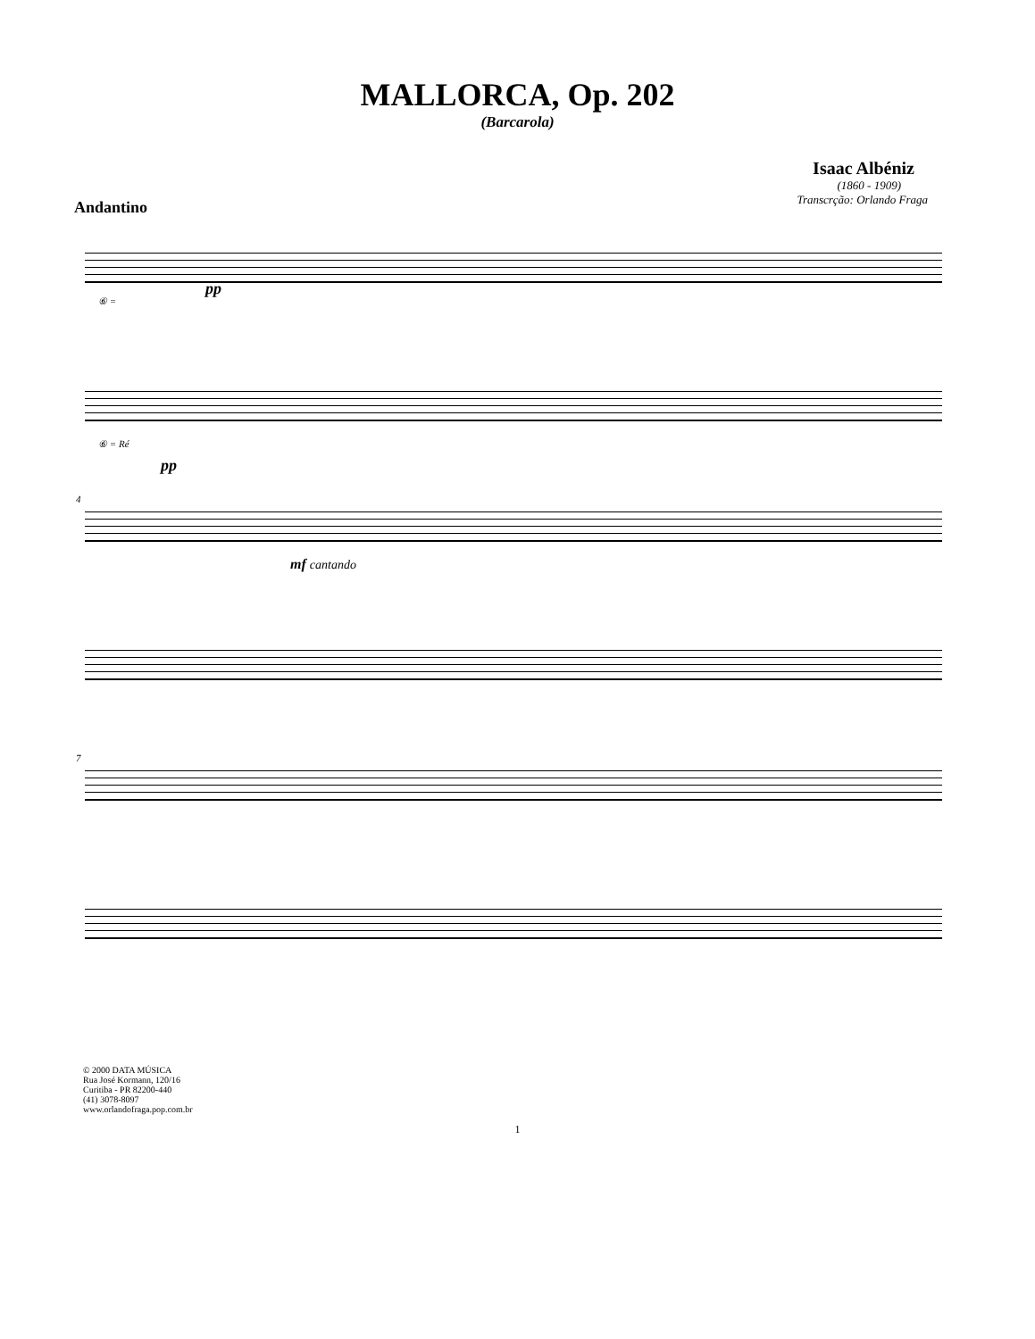MALLORCA, Op. 202
(Barcarola)
Isaac Albéniz
(1860 - 1909)
Transcrção: Orlando Fraga
Andantino
⑥ =
pp
⑥ = Ré
pp
4
mf cantando
7
© 2000 DATA MÚSICA
Rua José Kormann, 120/16
Curitiba - PR 82200-440
(41) 3078-8097
www.orlandofraga.pop.com.br
1